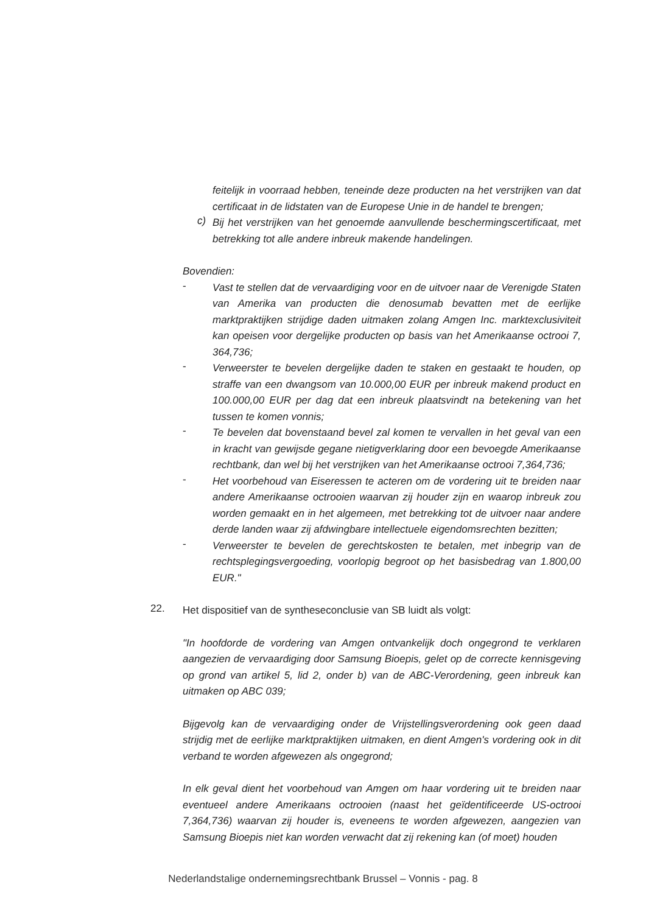feitelijk in voorraad hebben, teneinde deze producten na het verstrijken van dat certificaat in de lidstaten van de Europese Unie in de handel te brengen;
c)
Bij het verstrijken van het genoemde aanvullende beschermingscertificaat, met betrekking tot alle andere inbreuk makende handelingen.
Bovendien:
-
Vast te stellen dat de vervaardiging voor en de uitvoer naar de Verenigde Staten van Amerika van producten die denosumab bevatten met de eerlijke marktpraktijken strijdige daden uitmaken zolang Amgen Inc. marktexclusiviteit kan opeisen voor dergelijke producten op basis van het Amerikaanse octrooi 7, 364,736;
-
Verweerster te bevelen dergelijke daden te staken en gestaakt te houden, op straffe van een dwangsom van 10.000,00 EUR per inbreuk makend product en 100.000,00 EUR per dag dat een inbreuk plaatsvindt na betekening van het tussen te komen vonnis;
-
Te bevelen dat bovenstaand bevel zal komen te vervallen in het geval van een in kracht van gewijsde gegane nietigverklaring door een bevoegde Amerikaanse rechtbank, dan wel bij het verstrijken van het Amerikaanse octrooi 7,364,736;
-
Het voorbehoud van Eiseressen te acteren om de vordering uit te breiden naar andere Amerikaanse octrooien waarvan zij houder zijn en waarop inbreuk zou worden gemaakt en in het algemeen, met betrekking tot de uitvoer naar andere derde landen waar zij afdwingbare intellectuele eigendomsrechten bezitten;
-
Verweerster te bevelen de gerechtskosten te betalen, met inbegrip van de rechtsplegingsvergoeding, voorlopig begroot op het basisbedrag van 1.800,00 EUR."
22.
Het dispositief van de syntheseconclusie van SB luidt als volgt:
"In hoofdorde de vordering van Amgen ontvankelijk doch ongegrond te verklaren aangezien de vervaardiging door Samsung Bioepis, gelet op de correcte kennisgeving op grond van artikel 5, lid 2, onder b) van de ABC-Verordening, geen inbreuk kan uitmaken op ABC 039;
Bijgevolg kan de vervaardiging onder de Vrijstellingsverordening ook geen daad strijdig met de eerlijke marktpraktijken uitmaken, en dient Amgen's vordering ook in dit verband te worden afgewezen als ongegrond;
In elk geval dient het voorbehoud van Amgen om haar vordering uit te breiden naar eventueel andere Amerikaans octrooien (naast het geïdentificeerde US-octrooi 7,364,736) waarvan zij houder is, eveneens te worden afgewezen, aangezien van Samsung Bioepis niet kan worden verwacht dat zij rekening kan (of moet) houden
Nederlandstalige ondernemingsrechtbank Brussel – Vonnis - pag. 8